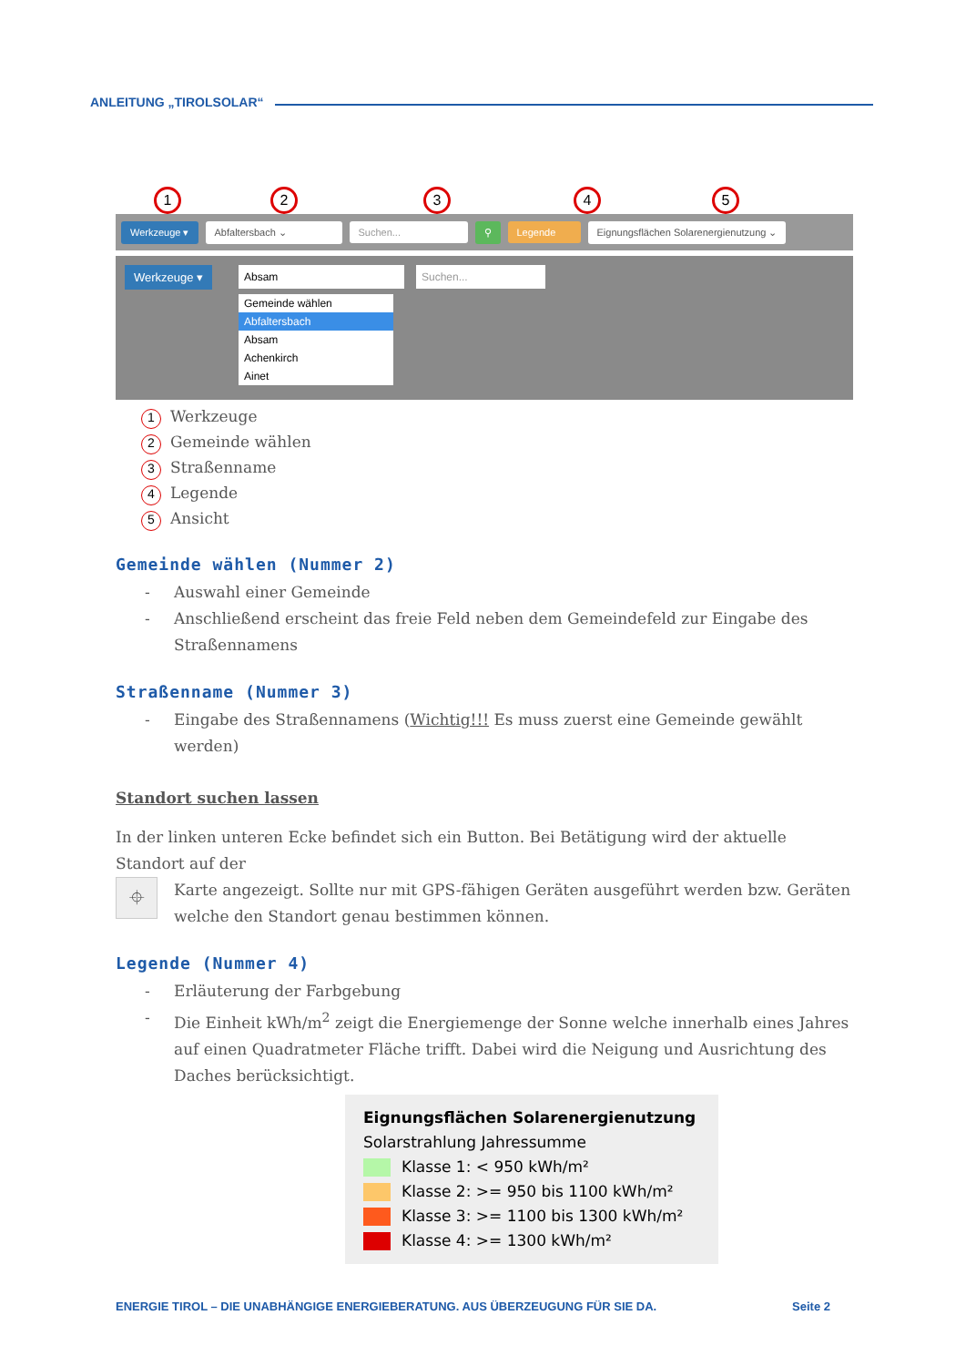ANLEITUNG „TIROLSOLAR“
1 2 3 4 5
Werkzeuge ▾ Abfaltersbach ⌄ Suchen... ⚲ Legende
Eignungsflächen Solarenergienutzung ⌄
Werkzeuge ▾ Absam Suchen...
Gemeinde wählen
Abfaltersbach
Absam
Achenkirch
Ainet
1 Werkzeuge
2 Gemeinde wählen
3 Straßenname
4 Legende
5 Ansicht
Gemeinde wählen (Nummer 2)
- Auswahl einer Gemeinde
- Anschließend erscheint das freie Feld neben dem Gemeindefeld zur Eingabe des Straßennamens
Straßenname (Nummer 3)
- Eingabe des Straßennamens (Wichtig!!! Es muss zuerst eine Gemeinde gewählt werden)
Standort suchen lassen
In der linken unteren Ecke befindet sich ein Button. Bei Betätigung wird der aktuelle Standort auf der
⌖
Karte angezeigt. Sollte nur mit GPS-fähigen Geräten ausgeführt werden bzw. Geräten welche den Standort genau bestimmen können.
Legende (Nummer 4)
- Erläuterung der Farbgebung
- Die Einheit kWh/m<sup>2</sup> zeigt die Energiemenge der Sonne welche innerhalb eines Jahres auf einen Quadratmeter Fläche trifft. Dabei wird die Neigung und Ausrichtung des Daches berücksichtigt.
Eignungsflächen Solarenergienutzung
Solarstrahlung Jahressumme
Klasse 1: < 950 kWh/m²
Klasse 2: >= 950 bis 1100 kWh/m²
Klasse 3: >= 1100 bis 1300 kWh/m²
Klasse 4: >= 1300 kWh/m²
ENERGIE TIROL – DIE UNABHÄNGIGE ENERGIEBERATUNG. AUS ÜBERZEUGUNG FÜR SIE DA. Seite 2